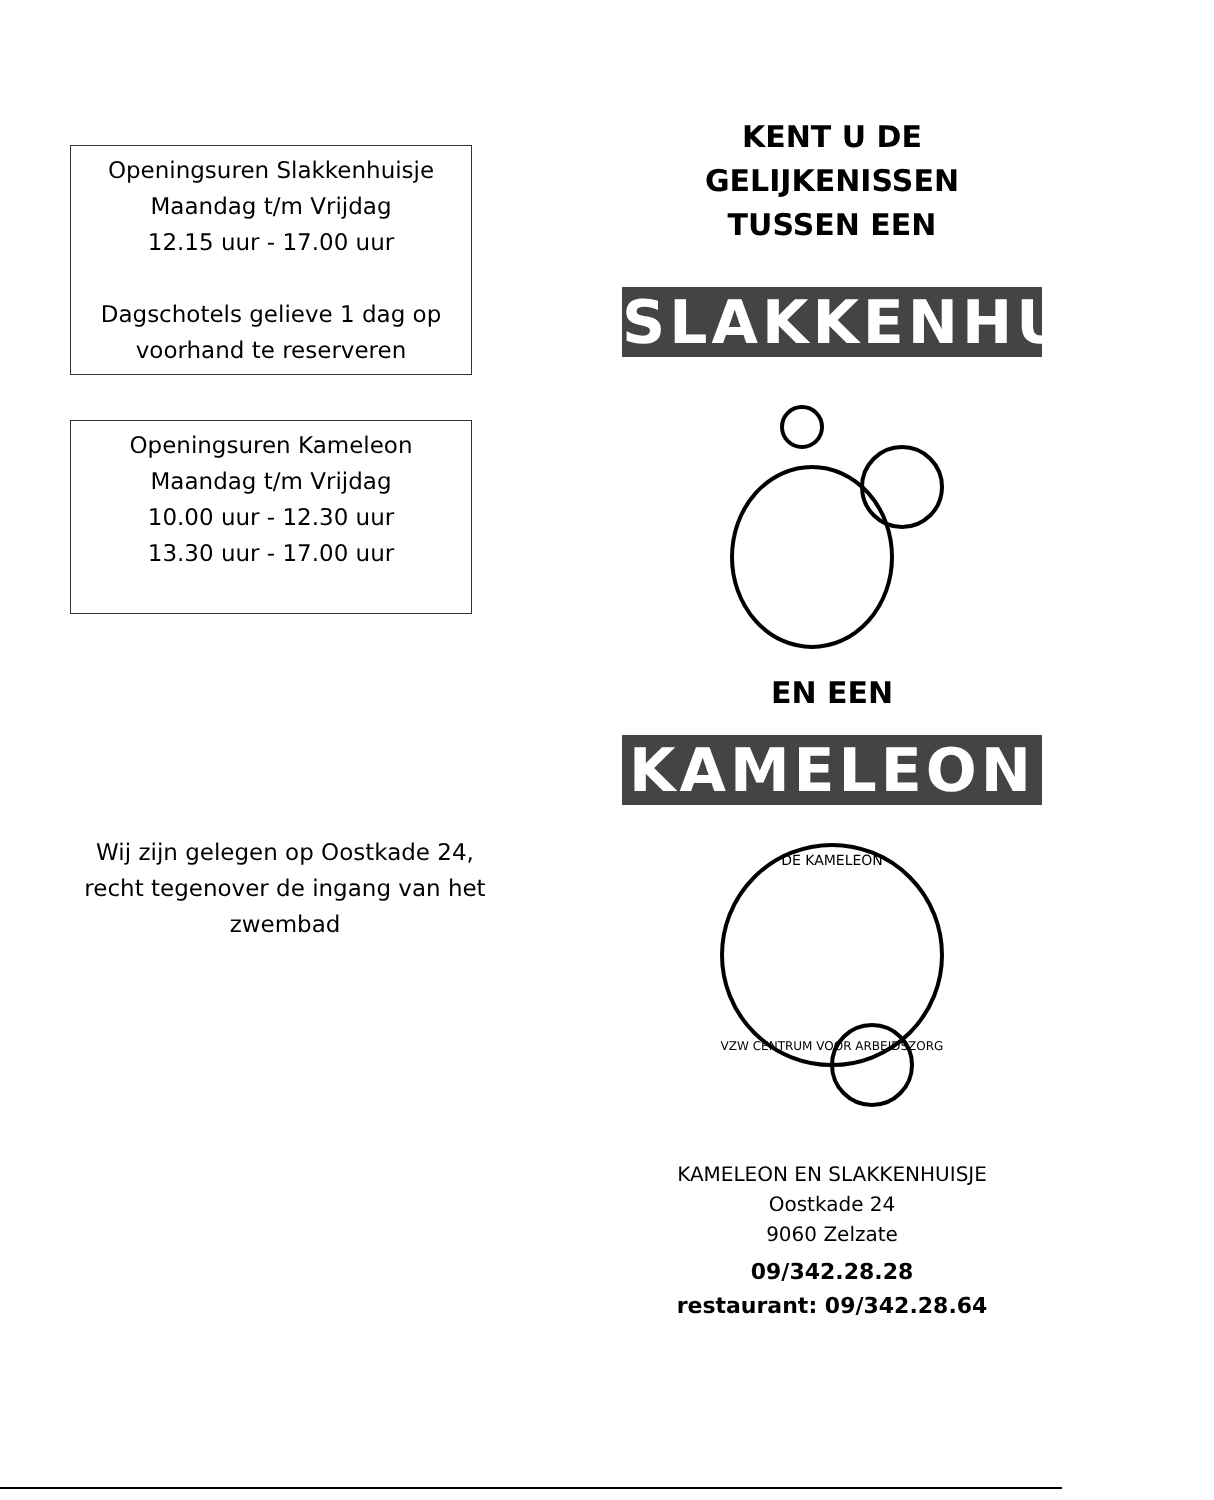Openingsuren Slakkenhuisje
Maandag t/m Vrijdag
12.15 uur - 17.00 uur
Dagschotels gelieve 1 dag op
voorhand te reserveren
Openingsuren Kameleon
Maandag t/m Vrijdag
10.00 uur - 12.30 uur
13.30 uur - 17.00 uur
Wij zijn gelegen op Oostkade 24, recht tegenover de ingang van het zwembad
KENT U DE
GELIJKENISSEN
TUSSEN EEN
SLAKKENHUISJE
EN EEN
KAMELEON
DE KAMELEON
VZW CENTRUM VOOR ARBEIDSZORG
KAMELEON EN SLAKKENHUISJE
Oostkade 24
9060 Zelzate
09/342.28.28
restaurant: 09/342.28.64